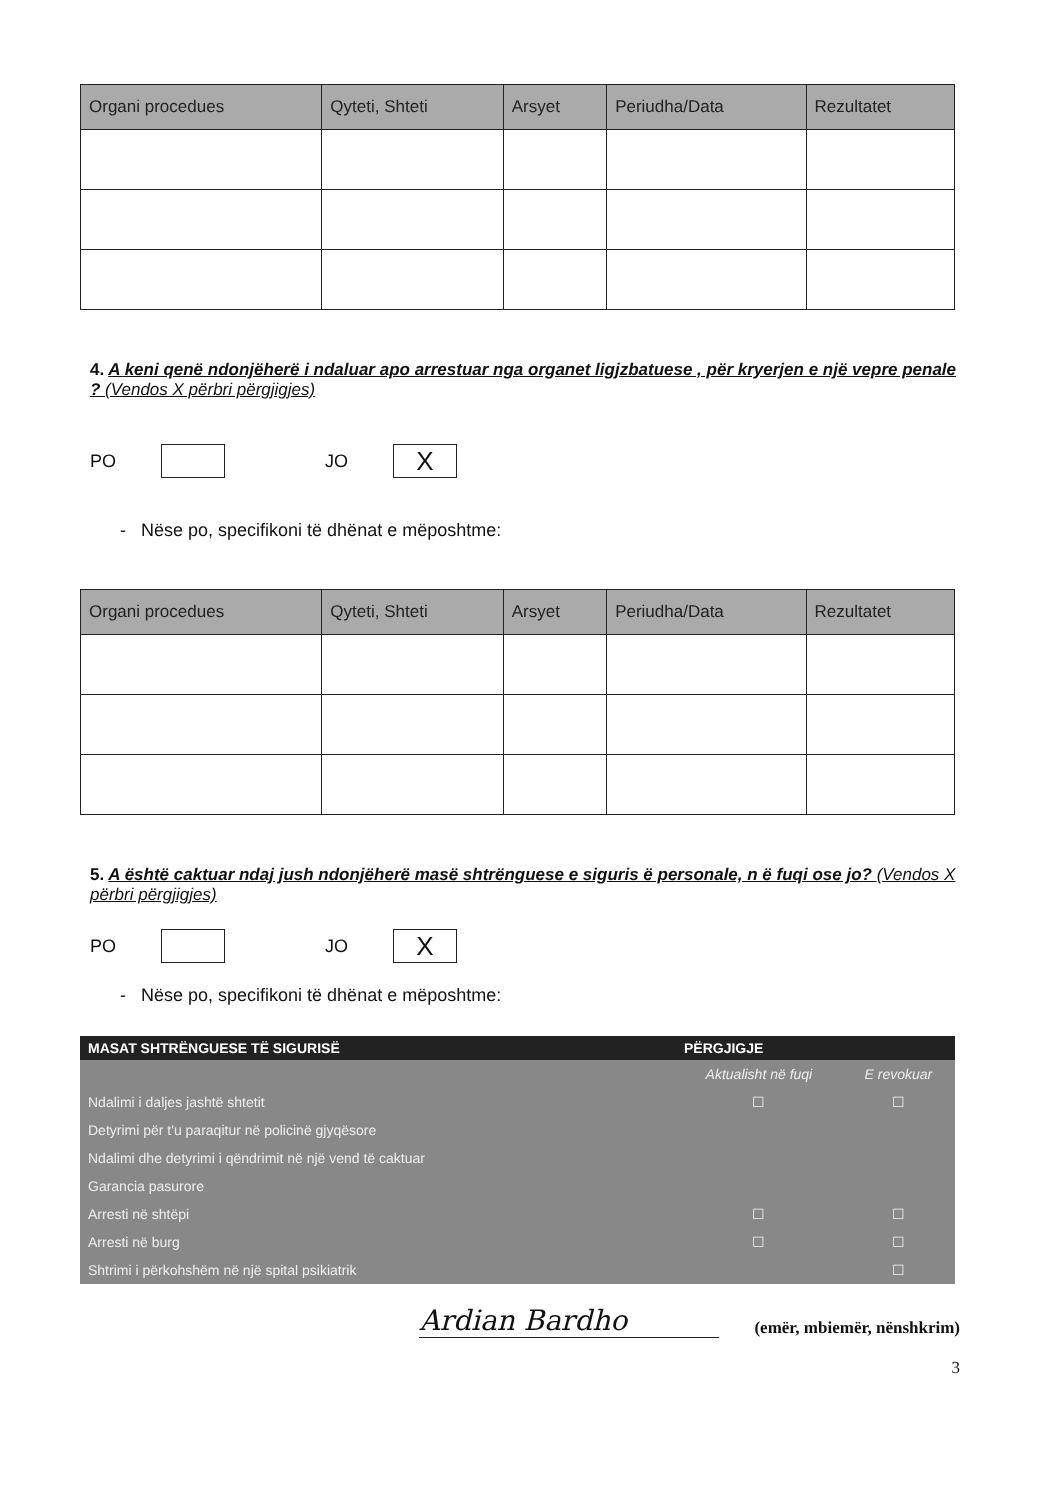| Organi procedues | Qyteti, Shteti | Arsyet | Periudha/Data | Rezultatet |
| --- | --- | --- | --- | --- |
4. A keni qenë ndonjëherë i ndaluar apo arrestuar nga organet ligjzbatuese , për kryerjen e një vepre penale ? (Vendos X përbri përgjigjes)
PO JO X
- Nëse po, specifikoni të dhënat e mëposhtme:
| Organi procedues | Qyteti, Shteti | Arsyet | Periudha/Data | Rezultatet |
| --- | --- | --- | --- | --- |
5. A është caktuar ndaj jush ndonjëherë masë shtrënguese e siguris ë personale, n ë fuqi ose jo? (Vendos X përbri përgjigjes)
PO JO X
- Nëse po, specifikoni të dhënat e mëposhtme:
| MASAT SHTRËNGUESE TË SIGURISË | PËRGJIGJE | |
| --- | --- | --- |
| | Aktualisht në fuqi | E revokuar |
| Ndalimi i daljes jashtë shtetit | ☐ | ☐ |
| Detyrimi për t'u paraqitur në policinë gjyqësore | | |
| Ndalimi dhe detyrimi i qëndrimit në një vend të caktuar | | |
| Garancia pasurore | | |
| Arresti në shtëpi | ☐ | ☐ |
| Arresti në burg | ☐ | ☐ |
| Shtrimi i përkohshëm në një spital psikiatrik | | ☐ |
Ardian Bardho
(emër, mbiemër, nënshkrim)
3